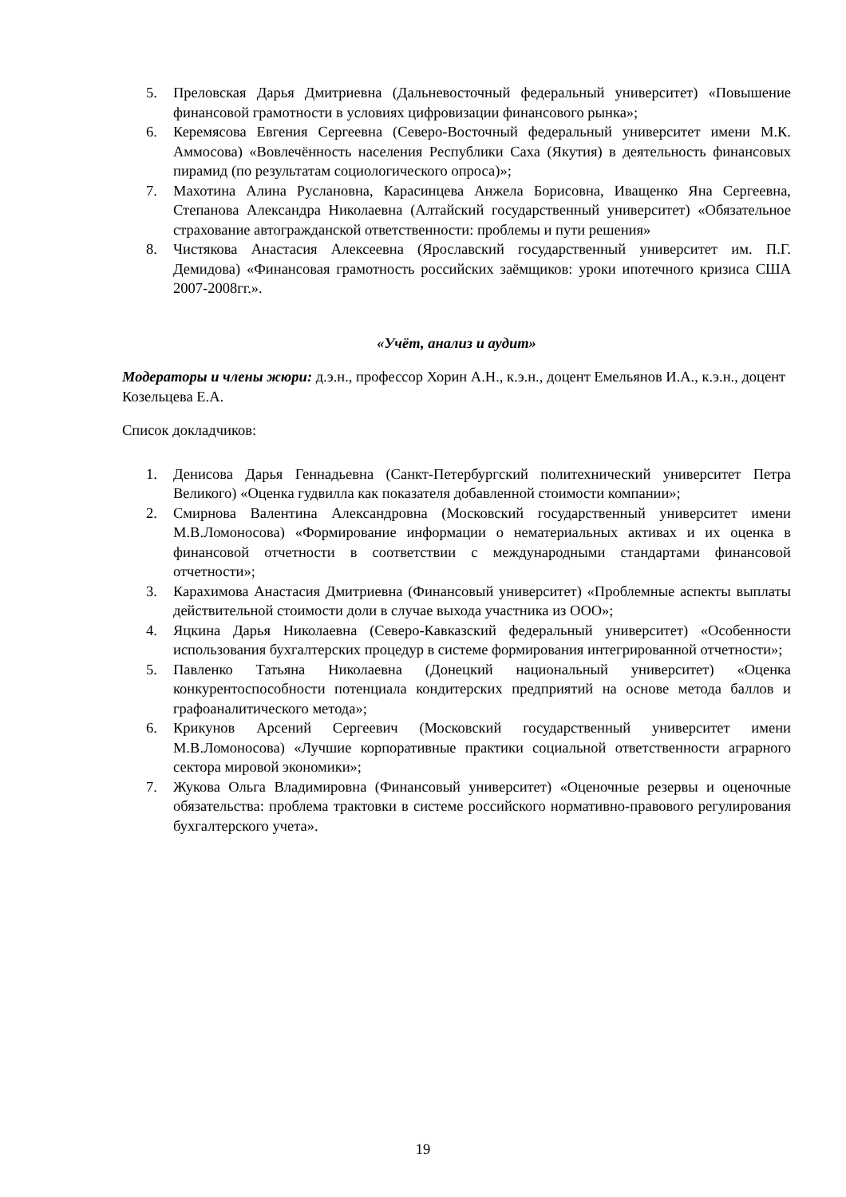5. Преловская Дарья Дмитриевна (Дальневосточный федеральный университет) «Повышение финансовой грамотности в условиях цифровизации финансового рынка»;
6. Керемясова Евгения Сергеевна (Северо-Восточный федеральный университет имени М.К. Аммосова) «Вовлечённость населения Республики Саха (Якутия) в деятельность финансовых пирамид (по результатам социологического опроса)»;
7. Махотина Алина Руслановна, Карасинцева Анжела Борисовна, Иващенко Яна Сергеевна, Степанова Александра Николаевна (Алтайский государственный университет) «Обязательное страхование автогражданской ответственности: проблемы и пути решения»
8. Чистякова Анастасия Алексеевна (Ярославский государственный университет им. П.Г. Демидова) «Финансовая грамотность российских заёмщиков: уроки ипотечного кризиса США 2007-2008гг.».
«Учёт, анализ и аудит»
Модераторы и члены жюри: д.э.н., профессор Хорин А.Н., к.э.н., доцент Емельянов И.А., к.э.н., доцент Козельцева Е.А.
Список докладчиков:
1. Денисова Дарья Геннадьевна (Санкт-Петербургский политехнический университет Петра Великого) «Оценка гудвилла как показателя добавленной стоимости компании»;
2. Смирнова Валентина Александровна (Московский государственный университет имени М.В.Ломоносова) «Формирование информации о нематериальных активах и их оценка в финансовой отчетности в соответствии с международными стандартами финансовой отчетности»;
3. Карахимова Анастасия Дмитриевна (Финансовый университет) «Проблемные аспекты выплаты действительной стоимости доли в случае выхода участника из ООО»;
4. Яцкина Дарья Николаевна (Северо-Кавказский федеральный университет) «Особенности использования бухгалтерских процедур в системе формирования интегрированной отчетности»;
5. Павленко Татьяна Николаевна (Донецкий национальный университет) «Оценка конкурентоспособности потенциала кондитерских предприятий на основе метода баллов и графоаналитического метода»;
6. Крикунов Арсений Сергеевич (Московский государственный университет имени М.В.Ломоносова) «Лучшие корпоративные практики социальной ответственности аграрного сектора мировой экономики»;
7. Жукова Ольга Владимировна (Финансовый университет) «Оценочные резервы и оценочные обязательства: проблема трактовки в системе российского нормативно-правового регулирования бухгалтерского учета».
19